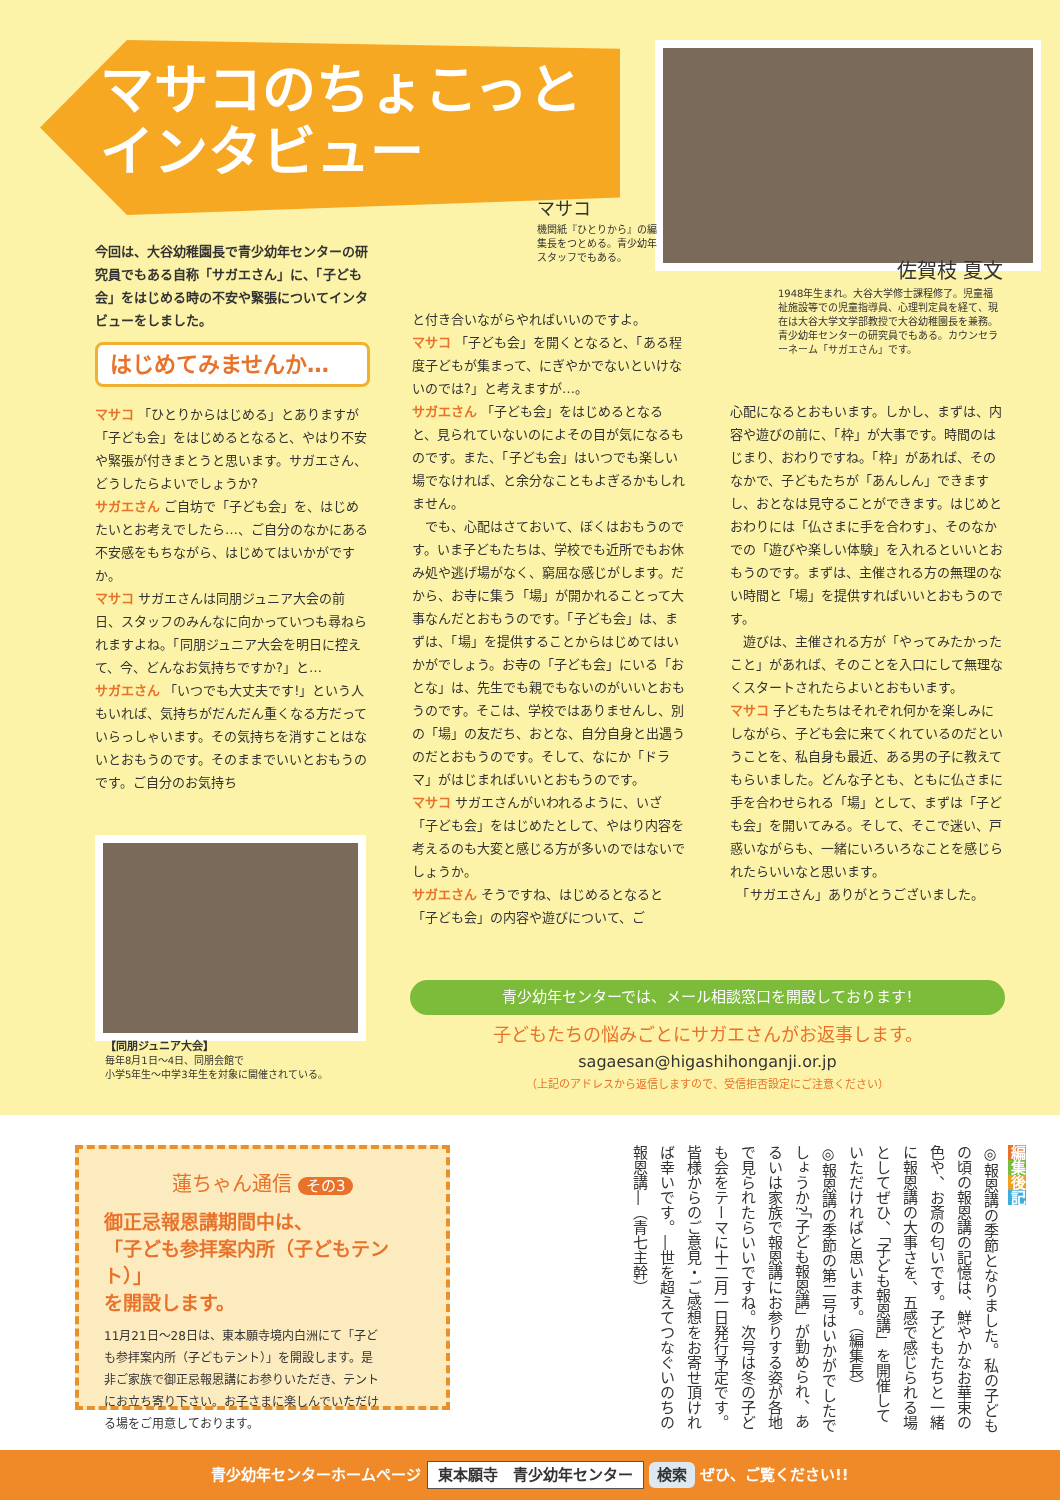マサコのちょこっと
インタビュー
マサコ
機関紙『ひとりから』の編集長をつとめる。青少幼年スタッフでもある。
佐賀枝 夏文
1948年生まれ。大谷大学修士課程修了。児童福祉施設等での児童指導員、心理判定員を経て、現在は大谷大学文学部教授で大谷幼稚園長を兼務。青少幼年センターの研究員でもある。カウンセラーネーム「サガエさん」です。
今回は、大谷幼稚園長で青少幼年センターの研究員でもある自称「サガエさん」に、「子ども会」をはじめる時の不安や緊張についてインタビューをしました。
はじめてみませんか…
マサコ 「ひとりからはじめる」とありますが「子ども会」をはじめるとなると、やはり不安や緊張が付きまとうと思います。サガエさん、どうしたらよいでしょうか?
サガエさん ご自坊で「子ども会」を、はじめたいとお考えでしたら…、ご自分のなかにある不安感をもちながら、はじめてはいかがですか。
マサコ サガエさんは同朋ジュニア大会の前日、スタッフのみんなに向かっていつも尋ねられますよね。「同朋ジュニア大会を明日に控えて、今、どんなお気持ちですか?」と…
サガエさん 「いつでも大丈夫です!」という人もいれば、気持ちがだんだん重くなる方だっていらっしゃいます。その気持ちを消すことはないとおもうのです。そのままでいいとおもうのです。ご自分のお気持ち
【同朋ジュニア大会】
毎年8月1日～4日、同朋会館で
小学5年生～中学3年生を対象に開催されている。
と付き合いながらやればいいのですよ。
マサコ 「子ども会」を開くとなると、「ある程度子どもが集まって、にぎやかでないといけないのでは?」と考えますが…。
サガエさん 「子ども会」をはじめるとなると、見られていないのによその目が気になるものです。また、「子ども会」はいつでも楽しい場でなければ、と余分なこともよぎるかもしれません。
　でも、心配はさておいて、ぼくはおもうのです。いま子どもたちは、学校でも近所でもお休み処や逃げ場がなく、窮屈な感じがします。だから、お寺に集う「場」が開かれることって大事なんだとおもうのです。「子ども会」は、まずは、「場」を提供することからはじめてはいかがでしょう。お寺の「子ども会」にいる「おとな」は、先生でも親でもないのがいいとおもうのです。そこは、学校ではありませんし、別の「場」の友だち、おとな、自分自身と出遇うのだとおもうのです。そして、なにか「ドラマ」がはじまればいいとおもうのです。
マサコ サガエさんがいわれるように、いざ「子ども会」をはじめたとして、やはり内容を考えるのも大変と感じる方が多いのではないでしょうか。
サガエさん そうですね、はじめるとなると「子ども会」の内容や遊びについて、ご
心配になるとおもいます。しかし、まずは、内容や遊びの前に、「枠」が大事です。時間のはじまり、おわりですね。「枠」があれば、そのなかで、子どもたちが「あんしん」できますし、おとなは見守ることができます。はじめとおわりには「仏さまに手を合わす」、そのなかでの「遊びや楽しい体験」を入れるといいとおもうのです。まずは、主催される方の無理のない時間と「場」を提供すればいいとおもうのです。
　遊びは、主催される方が「やってみたかったこと」があれば、そのことを入口にして無理なくスタートされたらよいとおもいます。
マサコ 子どもたちはそれぞれ何かを楽しみにしながら、子ども会に来てくれているのだということを、私自身も最近、ある男の子に教えてもらいました。どんな子とも、ともに仏さまに手を合わせられる「場」として、まずは「子ども会」を開いてみる。そして、そこで迷い、戸惑いながらも、一緒にいろいろなことを感じられたらいいなと思います。
　「サガエさん」ありがとうございました。
青少幼年センターでは、メール相談窓口を開設しております!
子どもたちの悩みごとにサガエさんがお返事します。
sagaesan@higashihonganji.or.jp
（上記のアドレスから返信しますので、受信拒否設定にご注意ください）
蓮ちゃん通信 その3
御正忌報恩講期間中は、
「子ども参拝案内所（子どもテント）」
を開設します。
11月21日～28日は、東本願寺境内白洲にて「子ども参拝案内所（子どもテント）」を開設します。是非ご家族で御正忌報恩講にお参りいただき、テントにお立ち寄り下さい。お子さまに楽しんでいただける場をご用意しております。
編集後記
◎報恩講の季節となりました。私の子どもの頃の報恩講の記憶は、鮮やかなお華束の色や、お斎の匂いです。子どもたちと一緒に報恩講の大事さを、五感で感じられる場としてぜひ、「子ども報恩講」を開催していただければと思います。（編集長）
◎報恩講の季節の第二号はいかがでしたでしょうか?「子ども報恩講」が勤められ、あるいは家族で報恩講にお参りする姿が各地で見られたらいいですね。次号は冬の子ども会をテーマに十二月一日発行予定です。皆様からのご意見・ご感想をお寄せ頂ければ幸いです。―世を超えてつなぐいのちの報恩講―（青七主幹）
青少幼年センターホームページ 東本願寺　青少幼年センター 検索 ぜひ、ご覧ください!!